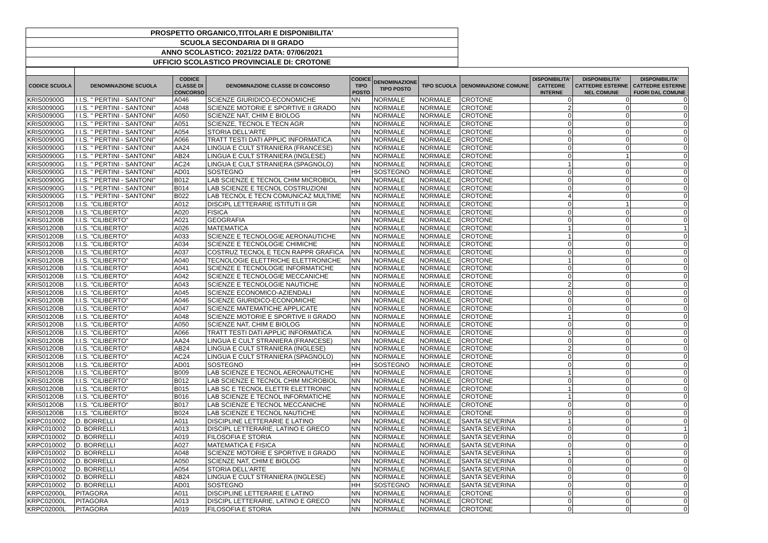| PROSPETTO ORGANICO,TITOLARI E DISPONIBILITA' |
| SCUOLA SECONDARIA DI II GRADO |
| ANNO SCOLASTICO: 2021/22 DATA: 07/06/2021 |
| UFFICIO SCOLASTICO PROVINCIALE DI: CROTONE |
| CODICE SCUOLA | DENOMINAZIONE SCUOLA | CODICE CLASSE DI CONCORSO | DENOMINAZIONE CLASSE DI CONCORSO | CODICE TIPO POSTO | DENOMINAZIONE TIPO POSTO | TIPO SCUOLA | DENOMINAZIONE COMUNE | DISPONIBILITA' CATTEDRE INTERNE | DISPONIBILITA' CATTEDRE ESTERNE NEL COMUNE | DISPONIBILITA' CATTEDRE ESTERNE FUORI DAL COMUNE |
| --- | --- | --- | --- | --- | --- | --- | --- | --- | --- | --- |
| KRIS00900G | I I.S. " PERTINI - SANTONI" | A046 | SCIENZE GIURIDICO-ECONOMICHE | NN | NORMALE | NORMALE | CROTONE | 0 | 0 | 0 |
| KRIS00900G | I I.S. " PERTINI - SANTONI" | A048 | SCIENZE MOTORIE E SPORTIVE II GRADO | NN | NORMALE | NORMALE | CROTONE | 2 | 0 | 0 |
| KRIS00900G | I I.S. " PERTINI - SANTONI" | A050 | SCIENZE NAT, CHIM E BIOLOG | NN | NORMALE | NORMALE | CROTONE | 0 | 0 | 0 |
| KRIS00900G | I I.S. " PERTINI - SANTONI" | A051 | SCIENZE, TECNOL E TECN AGR | NN | NORMALE | NORMALE | CROTONE | 0 | 0 | 0 |
| KRIS00900G | I I.S. " PERTINI - SANTONI" | A054 | STORIA DELL'ARTE | NN | NORMALE | NORMALE | CROTONE | 0 | 0 | 0 |
| KRIS00900G | I I.S. " PERTINI - SANTONI" | A066 | TRATT TESTI DATI APPLIC INFORMATICA | NN | NORMALE | NORMALE | CROTONE | 0 | 0 | 0 |
| KRIS00900G | I I.S. " PERTINI - SANTONI" | AA24 | LINGUA E CULT STRANIERA (FRANCESE) | NN | NORMALE | NORMALE | CROTONE | 0 | 0 | 0 |
| KRIS00900G | I I.S. " PERTINI - SANTONI" | AB24 | LINGUA E CULT STRANIERA (INGLESE) | NN | NORMALE | NORMALE | CROTONE | 0 | 1 | 0 |
| KRIS00900G | I I.S. " PERTINI - SANTONI" | AC24 | LINGUA E CULT STRANIERA (SPAGNOLO) | NN | NORMALE | NORMALE | CROTONE | 1 | 0 | 0 |
| KRIS00900G | I I.S. " PERTINI - SANTONI" | AD01 | SOSTEGNO | HH | SOSTEGNO | NORMALE | CROTONE | 0 | 0 | 0 |
| KRIS00900G | I I.S. " PERTINI - SANTONI" | B012 | LAB SCIENZE E TECNOL CHIM MICROBIOL | NN | NORMALE | NORMALE | CROTONE | 0 | 0 | 0 |
| KRIS00900G | I I.S. " PERTINI - SANTONI" | B014 | LAB SCIENZE E TECNOL COSTRUZIONI | NN | NORMALE | NORMALE | CROTONE | 0 | 0 | 0 |
| KRIS00900G | I I.S. " PERTINI - SANTONI" | B022 | LAB TECNOL E TECN COMUNICAZ MULTIME | NN | NORMALE | NORMALE | CROTONE | 4 | 0 | 0 |
| KRIS01200B | I.I.S. "CILIBERTO" | A012 | DISCIPL LETTERARIE ISTITUTI II GR | NN | NORMALE | NORMALE | CROTONE | 0 | 1 | 0 |
| KRIS01200B | I.I.S. "CILIBERTO" | A020 | FISICA | NN | NORMALE | NORMALE | CROTONE | 0 | 0 | 0 |
| KRIS01200B | I.I.S. "CILIBERTO" | A021 | GEOGRAFIA | NN | NORMALE | NORMALE | CROTONE | 0 | 0 | 0 |
| KRIS01200B | I.I.S. "CILIBERTO" | A026 | MATEMATICA | NN | NORMALE | NORMALE | CROTONE | 1 | 0 | 1 |
| KRIS01200B | I.I.S. "CILIBERTO" | A033 | SCIENZE E TECNOLOGIE AERONAUTICHE | NN | NORMALE | NORMALE | CROTONE | 1 | 0 | 0 |
| KRIS01200B | I.I.S. "CILIBERTO" | A034 | SCIENZE E TECNOLOGIE CHIMICHE | NN | NORMALE | NORMALE | CROTONE | 0 | 0 | 0 |
| KRIS01200B | I.I.S. "CILIBERTO" | A037 | COSTRUZ TECNOL E TECN RAPPR GRAFICA | NN | NORMALE | NORMALE | CROTONE | 0 | 0 | 0 |
| KRIS01200B | I.I.S. "CILIBERTO" | A040 | TECNOLOGIE ELETTRICHE ELETTRONICHE | NN | NORMALE | NORMALE | CROTONE | 1 | 0 | 0 |
| KRIS01200B | I.I.S. "CILIBERTO" | A041 | SCIENZE E TECNOLOGIE INFORMATICHE | NN | NORMALE | NORMALE | CROTONE | 0 | 0 | 0 |
| KRIS01200B | I.I.S. "CILIBERTO" | A042 | SCIENZE E TECNOLOGIE MECCANICHE | NN | NORMALE | NORMALE | CROTONE | 0 | 0 | 0 |
| KRIS01200B | I.I.S. "CILIBERTO" | A043 | SCIENZE E TECNOLOGIE NAUTICHE | NN | NORMALE | NORMALE | CROTONE | 2 | 0 | 0 |
| KRIS01200B | I.I.S. "CILIBERTO" | A045 | SCIENZE ECONOMICO-AZIENDALI | NN | NORMALE | NORMALE | CROTONE | 0 | 0 | 0 |
| KRIS01200B | I.I.S. "CILIBERTO" | A046 | SCIENZE GIURIDICO-ECONOMICHE | NN | NORMALE | NORMALE | CROTONE | 0 | 0 | 0 |
| KRIS01200B | I.I.S. "CILIBERTO" | A047 | SCIENZE MATEMATICHE APPLICATE | NN | NORMALE | NORMALE | CROTONE | 0 | 0 | 0 |
| KRIS01200B | I.I.S. "CILIBERTO" | A048 | SCIENZE MOTORIE E SPORTIVE II GRADO | NN | NORMALE | NORMALE | CROTONE | 1 | 0 | 0 |
| KRIS01200B | I.I.S. "CILIBERTO" | A050 | SCIENZE NAT, CHIM E BIOLOG | NN | NORMALE | NORMALE | CROTONE | 0 | 0 | 0 |
| KRIS01200B | I.I.S. "CILIBERTO" | A066 | TRATT TESTI DATI APPLIC INFORMATICA | NN | NORMALE | NORMALE | CROTONE | 0 | 0 | 0 |
| KRIS01200B | I.I.S. "CILIBERTO" | AA24 | LINGUA E CULT STRANIERA (FRANCESE) | NN | NORMALE | NORMALE | CROTONE | 0 | 0 | 0 |
| KRIS01200B | I.I.S. "CILIBERTO" | AB24 | LINGUA E CULT STRANIERA (INGLESE) | NN | NORMALE | NORMALE | CROTONE | 2 | 0 | 0 |
| KRIS01200B | I.I.S. "CILIBERTO" | AC24 | LINGUA E CULT STRANIERA (SPAGNOLO) | NN | NORMALE | NORMALE | CROTONE | 0 | 0 | 0 |
| KRIS01200B | I.I.S. "CILIBERTO" | AD01 | SOSTEGNO | HH | SOSTEGNO | NORMALE | CROTONE | 0 | 0 | 0 |
| KRIS01200B | I.I.S. "CILIBERTO" | B009 | LAB SCIENZE E TECNOL AERONAUTICHE | NN | NORMALE | NORMALE | CROTONE | 1 | 0 | 0 |
| KRIS01200B | I.I.S. "CILIBERTO" | B012 | LAB SCIENZE E TECNOL CHIM MICROBIOL | NN | NORMALE | NORMALE | CROTONE | 0 | 0 | 0 |
| KRIS01200B | I.I.S. "CILIBERTO" | B015 | LAB SC E TECNOL ELETTR ELETTRONIC | NN | NORMALE | NORMALE | CROTONE | 1 | 0 | 0 |
| KRIS01200B | I.I.S. "CILIBERTO" | B016 | LAB SCIENZE E TECNOL INFORMATICHE | NN | NORMALE | NORMALE | CROTONE | 1 | 0 | 0 |
| KRIS01200B | I.I.S. "CILIBERTO" | B017 | LAB SCIENZE E TECNOL MECCANICHE | NN | NORMALE | NORMALE | CROTONE | 0 | 0 | 0 |
| KRIS01200B | I.I.S. "CILIBERTO" | B024 | LAB SCIENZE E TECNOL NAUTICHE | NN | NORMALE | NORMALE | CROTONE | 0 | 0 | 0 |
| KRPC010002 | D. BORRELLI | A011 | DISCIPLINE LETTERARIE E LATINO | NN | NORMALE | NORMALE | SANTA SEVERINA | 1 | 0 | 0 |
| KRPC010002 | D. BORRELLI | A013 | DISCIPL LETTERARIE, LATINO E GRECO | NN | NORMALE | NORMALE | SANTA SEVERINA | 0 | 0 | 1 |
| KRPC010002 | D. BORRELLI | A019 | FILOSOFIA E STORIA | NN | NORMALE | NORMALE | SANTA SEVERINA | 0 | 0 | 0 |
| KRPC010002 | D. BORRELLI | A027 | MATEMATICA E FISICA | NN | NORMALE | NORMALE | SANTA SEVERINA | 0 | 0 | 0 |
| KRPC010002 | D. BORRELLI | A048 | SCIENZE MOTORIE E SPORTIVE II GRADO | NN | NORMALE | NORMALE | SANTA SEVERINA | 1 | 0 | 0 |
| KRPC010002 | D. BORRELLI | A050 | SCIENZE NAT, CHIM E BIOLOG | NN | NORMALE | NORMALE | SANTA SEVERINA | 0 | 0 | 0 |
| KRPC010002 | D. BORRELLI | A054 | STORIA DELL'ARTE | NN | NORMALE | NORMALE | SANTA SEVERINA | 0 | 0 | 0 |
| KRPC010002 | D. BORRELLI | AB24 | LINGUA E CULT STRANIERA (INGLESE) | NN | NORMALE | NORMALE | SANTA SEVERINA | 0 | 0 | 0 |
| KRPC010002 | D. BORRELLI | AD01 | SOSTEGNO | HH | SOSTEGNO | NORMALE | SANTA SEVERINA | 0 | 0 | 0 |
| KRPC02000L | PITAGORA | A011 | DISCIPLINE LETTERARIE E LATINO | NN | NORMALE | NORMALE | CROTONE | 0 | 0 | 0 |
| KRPC02000L | PITAGORA | A013 | DISCIPL LETTERARIE, LATINO E GRECO | NN | NORMALE | NORMALE | CROTONE | 0 | 0 | 0 |
| KRPC02000L | PITAGORA | A019 | FILOSOFIA E STORIA | NN | NORMALE | NORMALE | CROTONE | 0 | 0 | 0 |